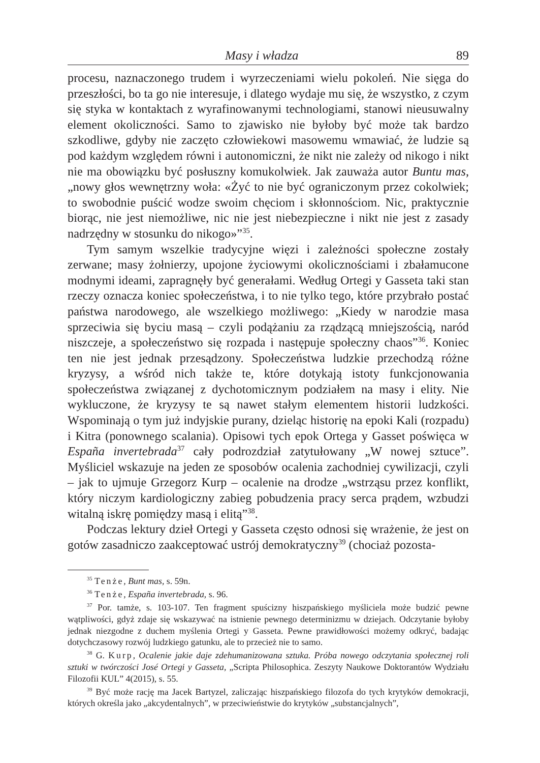Masy i władza 89
procesu, naznaczonego trudem i wyrzeczeniami wielu pokoleń. Nie sięga do przeszłości, bo ta go nie interesuje, i dlatego wydaje mu się, że wszystko, z czym się styka w kontaktach z wyrafinowanymi technologiami, stanowi nieusuwalny element okoliczności. Samo to zjawisko nie byłoby być może tak bardzo szkodliwe, gdyby nie zaczęto człowiekowi masowemu wmawiać, że ludzie są pod każdym względem równi i autonomiczni, że nikt nie zależy od nikogo i nikt nie ma obowiązku być posłuszny komukolwiek. Jak zauważa autor Buntu mas, „nowy głos wewnętrzny woła: «Żyć to nie być ograniczonym przez cokolwiek; to swobodnie puścić wodze swoim chęciom i skłonnościom. Nic, praktycznie biorąc, nie jest niemożliwe, nic nie jest niebezpieczne i nikt nie jest z zasady nadrzędny w stosunku do nikogo»”<sup>35</sup>.
Tym samym wszelkie tradycyjne więzi i zależności społeczne zostały zerwane; masy żołnierzy, upojone życiowymi okolicznościami i zbałamucone modnymi ideami, zapragnęły być generałami. Według Ortegi y Gasseta taki stan rzeczy oznacza koniec społeczeństwa, i to nie tylko tego, które przybrało postać państwa narodowego, ale wszelkiego możliwego: „Kiedy w narodzie masa sprzeciwia się byciu masą – czyli podążaniu za rządzącą mniejszością, naród niszczeje, a społeczeństwo się rozpada i następuje społeczny chaos”<sup>36</sup>. Koniec ten nie jest jednak przesądzony. Społeczeństwa ludzkie przechodzą różne kryzysy, a wśród nich także te, które dotykają istoty funkcjonowania społeczeństwa związanej z dychotomicznym podziałem na masy i elity. Nie wykluczone, że kryzysy te są nawet stałym elementem historii ludzkości. Wspominają o tym już indyjskie purany, dzieląc historię na epoki Kali (rozpadu) i Kitra (ponownego scalania). Opisowi tych epok Ortega y Gasset poświęca w España invertebrada<sup>37</sup> cały podrozdział zatytułowany „W nowej sztuce”. Myśliciel wskazuje na jeden ze sposobów ocalenia zachodniej cywilizacji, czyli – jak to ujmuje Grzegorz Kurp – ocalenie na drodze „wstrząsu przez konflikt, który niczym kardiologiczny zabieg pobudzenia pracy serca prądem, wzbudzi witalną iskrę pomiędzy masą i elitą”<sup>38</sup>.
Podczas lektury dzieł Ortegi y Gasseta często odnosi się wrażenie, że jest on gotów zasadniczo zaakceptować ustrój demokratyczny<sup>39</sup> (chociaż pozosta-
<sup>35</sup> Tenże, Bunt mas, s. 59n.
<sup>36</sup> Tenże, España invertebrada, s. 96.
<sup>37</sup> Por. tamże, s. 103-107. Ten fragment spuścizny hiszpańskiego myśliciela może budzić pewne wątpliwości, gdyż zdaje się wskazywać na istnienie pewnego determinizmu w dziejach. Odczytanie byłoby jednak niezgodne z duchem myślenia Ortegi y Gasseta. Pewne prawidłowości możemy odkryć, badając dotychczasowy rozwój ludzkiego gatunku, ale to przecież nie to samo.
<sup>38</sup> G. Kurp, Ocalenie jakie daje zdehumanizowana sztuka. Próba nowego odczytania społecznej roli sztuki w twórczości José Ortegi y Gasseta, „Scripta Philosophica. Zeszyty Naukowe Doktorantów Wydziału Filozofii KUL” 4(2015), s. 55.
<sup>39</sup> Być może rację ma Jacek Bartyzel, zaliczając hiszpańskiego filozofa do tych krytyków demokracji, których określa jako „akcydentalnych”, w przeciwieństwie do krytyków „substancjalnych”,